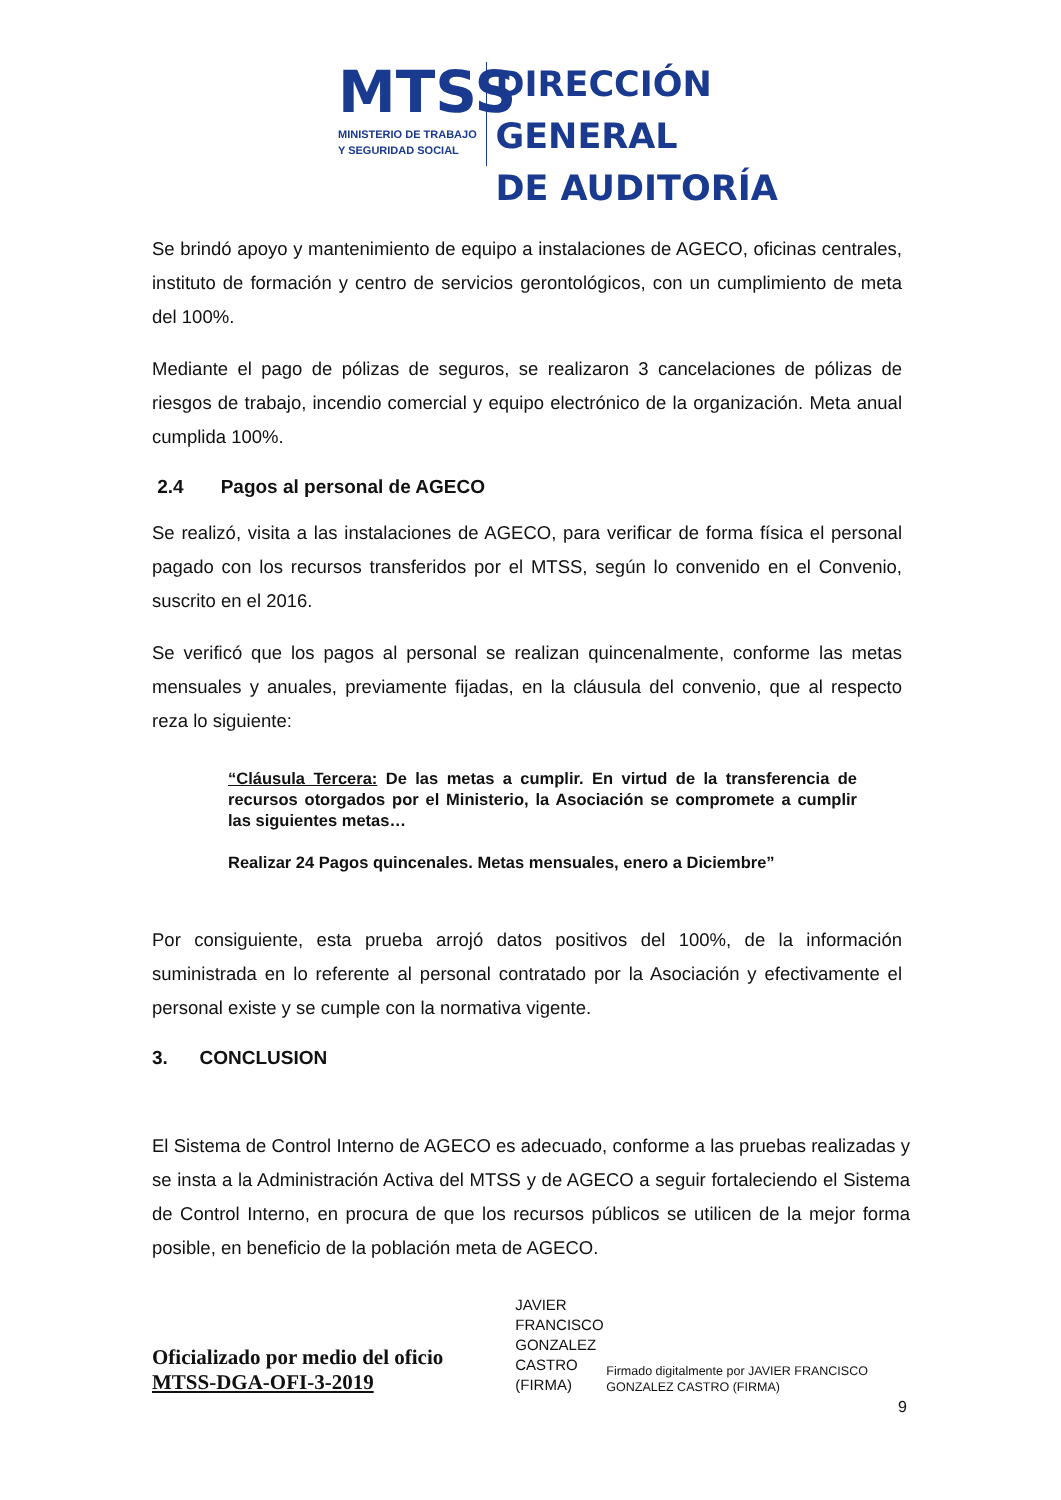MTSS
MINISTERIO DE TRABAJO
Y SEGURIDAD SOCIAL
DIRECCIÓN GENERAL
DE AUDITORÍA
Se brindó apoyo y mantenimiento de equipo a instalaciones de AGECO, oficinas centrales, instituto de formación y centro de servicios gerontológicos, con un cumplimiento de meta del 100%.
Mediante el pago de pólizas de seguros, se realizaron 3 cancelaciones de pólizas de riesgos de trabajo, incendio comercial y equipo electrónico de la organización. Meta anual cumplida 100%.
2.4 Pagos al personal de AGECO
Se realizó, visita a las instalaciones de AGECO, para verificar de forma física el personal pagado con los recursos transferidos por el MTSS, según lo convenido en el Convenio, suscrito en el 2016.
Se verificó que los pagos al personal se realizan quincenalmente, conforme las metas mensuales y anuales, previamente fijadas, en la cláusula del convenio, que al respecto reza lo siguiente:
“Cláusula Tercera: De las metas a cumplir. En virtud de la transferencia de recursos otorgados por el Ministerio, la Asociación se compromete a cumplir las siguientes metas…
Realizar 24 Pagos quincenales. Metas mensuales, enero a Diciembre”
Por consiguiente, esta prueba arrojó datos positivos del 100%, de la información suministrada en lo referente al personal contratado por la Asociación y efectivamente el personal existe y se cumple con la normativa vigente.
3. CONCLUSION
El Sistema de Control Interno de AGECO es adecuado, conforme a las pruebas realizadas y se insta a la Administración Activa del MTSS y de AGECO a seguir fortaleciendo el Sistema de Control Interno, en procura de que los recursos públicos se utilicen de la mejor forma posible, en beneficio de la población meta de AGECO.
Oficializado por medio del oficio MTSS-DGA-OFI-3-2019
JAVIER FRANCISCO GONZALEZ CASTRO (FIRMA)
Firmado digitalmente por JAVIER FRANCISCO GONZALEZ CASTRO (FIRMA)
9